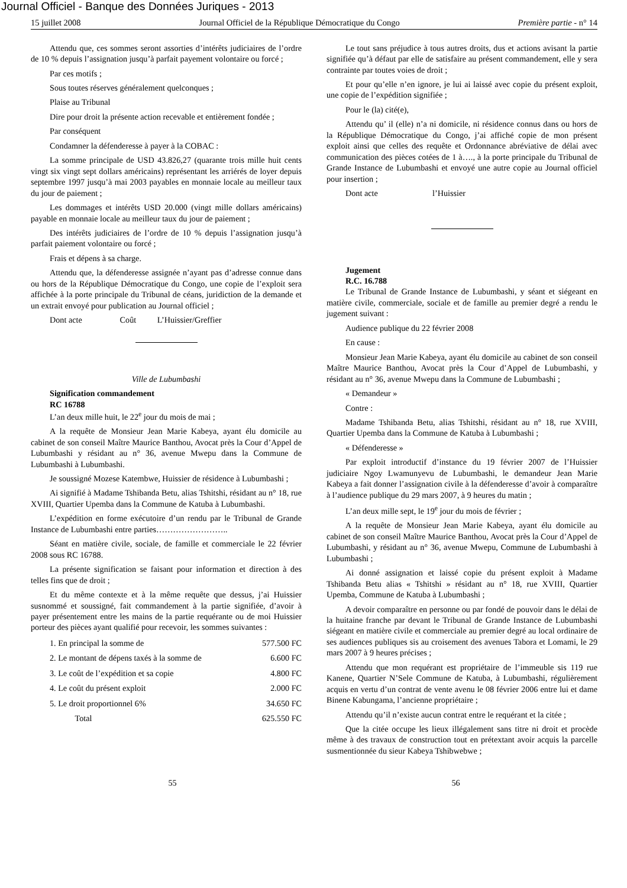Journal Officiel - Banque des Données Juriques - 2013
15 juillet 2008 Journal Officiel de la République Démocratique du Congo Première partie - n° 14
Attendu que, ces sommes seront assorties d’intérêts judiciaires de l’ordre de 10 % depuis l’assignation jusqu’à parfait payement volontaire ou forcé ;
Par ces motifs ;
Sous toutes réserves généralement quelconques ;
Plaise au Tribunal
Dire pour droit la présente action recevable et entièrement fondée ;
Par conséquent
Condamner la défenderesse à payer à la COBAC :
La somme principale de USD 43.826,27 (quarante trois mille huit cents vingt six vingt sept dollars américains) représentant les arriérés de loyer depuis septembre 1997 jusqu’à mai 2003 payables en monnaie locale au meilleur taux du jour de paiement ;
Les dommages et intérêts USD 20.000 (vingt mille dollars américains) payable en monnaie locale au meilleur taux du jour de paiement ;
Des intérêts judiciaires de l’ordre de 10 % depuis l’assignation jusqu’à parfait paiement volontaire ou forcé ;
Frais et dépens à sa charge.
Attendu que, la défenderesse assignée n’ayant pas d’adresse connue dans ou hors de la République Démocratique du Congo, une copie de l’exploit sera affichée à la porte principale du Tribunal de céans, juridiction de la demande et un extrait envoyé pour publication au Journal officiel ;
Dont acte Coût L’Huissier/Greffier
Ville de Lubumbashi
Signification commandement
RC 16788
L’an deux mille huit, le 22<sup>e</sup> jour du mois de mai ;
A la requête de Monsieur Jean Marie Kabeya, ayant élu domicile au cabinet de son conseil Maître Maurice Banthou, Avocat près la Cour d’Appel de Lubumbashi y résidant au n° 36, avenue Mwepu dans la Commune de Lubumbashi à Lubumbashi.
Je soussigné Mozese Katembwe, Huissier de résidence à Lubumbashi ;
Ai signifié à Madame Tshibanda Betu, alias Tshitshi, résidant au n° 18, rue XVIII, Quartier Upemba dans la Commune de Katuba à Lubumbashi.
L’expédition en forme exécutoire d’un rendu par le Tribunal de Grande Instance de Lubumbashi entre parties……………………..
Séant en matière civile, sociale, de famille et commerciale le 22 février 2008 sous RC 16788.
La présente signification se faisant pour information et direction à des telles fins que de droit ;
Et du même contexte et à la même requête que dessus, j’ai Huissier susnommé et soussigné, fait commandement à la partie signifiée, d’avoir à payer présentement entre les mains de la partie requérante ou de moi Huissier porteur des pièces ayant qualifié pour recevoir, les sommes suivantes :
| 1. En principal la somme de | 577.500 FC |
| 2. Le montant de dépens taxés à la somme de | 6.600 FC |
| 3. Le coût de l’expédition et sa copie | 4.800 FC |
| 4. Le coût du présent exploit | 2.000 FC |
| 5. Le droit proportionnel 6% | 34.650 FC |
| Total | 625.550 FC |
Le tout sans préjudice à tous autres droits, dus et actions avisant la partie signifiée qu’à défaut par elle de satisfaire au présent commandement, elle y sera contrainte par toutes voies de droit ;
Et pour qu’elle n’en ignore, je lui ai laissé avec copie du présent exploit, une copie de l’expédition signifiée ;
Pour le (la) cité(e),
Attendu qu’ il (elle) n’a ni domicile, ni résidence connus dans ou hors de la République Démocratique du Congo, j’ai affiché copie de mon présent exploit ainsi que celles des requête et Ordonnance abréviative de délai avec communication des pièces cotées de 1 à…., à la porte principale du Tribunal de Grande Instance de Lubumbashi et envoyé une autre copie au Journal officiel pour insertion ;
Dont acte l’Huissier
Jugement
R.C. 16.788
Le Tribunal de Grande Instance de Lubumbashi, y séant et siégeant en matière civile, commerciale, sociale et de famille au premier degré a rendu le jugement suivant :
Audience publique du 22 février 2008
En cause :
Monsieur Jean Marie Kabeya, ayant élu domicile au cabinet de son conseil Maître Maurice Banthou, Avocat près la Cour d’Appel de Lubumbashi, y résidant au n° 36, avenue Mwepu dans la Commune de Lubumbashi ;
« Demandeur »
Contre :
Madame Tshibanda Betu, alias Tshitshi, résidant au n° 18, rue XVIII, Quartier Upemba dans la Commune de Katuba à Lubumbashi ;
« Défenderesse »
Par exploit introductif d’instance du 19 février 2007 de l’Huissier judiciaire Ngoy Lwamunyevu de Lubumbashi, le demandeur Jean Marie Kabeya a fait donner l’assignation civile à la défenderesse d’avoir à comparaître à l’audience publique du 29 mars 2007, à 9 heures du matin ;
L’an deux mille sept, le 19<sup>e</sup> jour du mois de février ;
A la requête de Monsieur Jean Marie Kabeya, ayant élu domicile au cabinet de son conseil Maître Maurice Banthou, Avocat près la Cour d’Appel de Lubumbashi, y résidant au n° 36, avenue Mwepu, Commune de Lubumbashi à Lubumbashi ;
Ai donné assignation et laissé copie du présent exploit à Madame Tshibanda Betu alias « Tshitshi » résidant au n° 18, rue XVIII, Quartier Upemba, Commune de Katuba à Lubumbashi ;
A devoir comparaître en personne ou par fondé de pouvoir dans le délai de la huitaine franche par devant le Tribunal de Grande Instance de Lubumbashi siégeant en matière civile et commerciale au premier degré au local ordinaire de ses audiences publiques sis au croisement des avenues Tabora et Lomami, le 29 mars 2007 à 9 heures précises ;
Attendu que mon requérant est propriétaire de l’immeuble sis 119 rue Kanene, Quartier N’Sele Commune de Katuba, à Lubumbashi, régulièrement acquis en vertu d’un contrat de vente avenu le 08 février 2006 entre lui et dame Binene Kabungama, l’ancienne propriétaire ;
Attendu qu’il n’existe aucun contrat entre le requérant et la citée ;
Que la citée occupe les lieux illégalement sans titre ni droit et procède même à des travaux de construction tout en prétextant avoir acquis la parcelle susmentionnée du sieur Kabeya Tshibwebwe ;
55 56